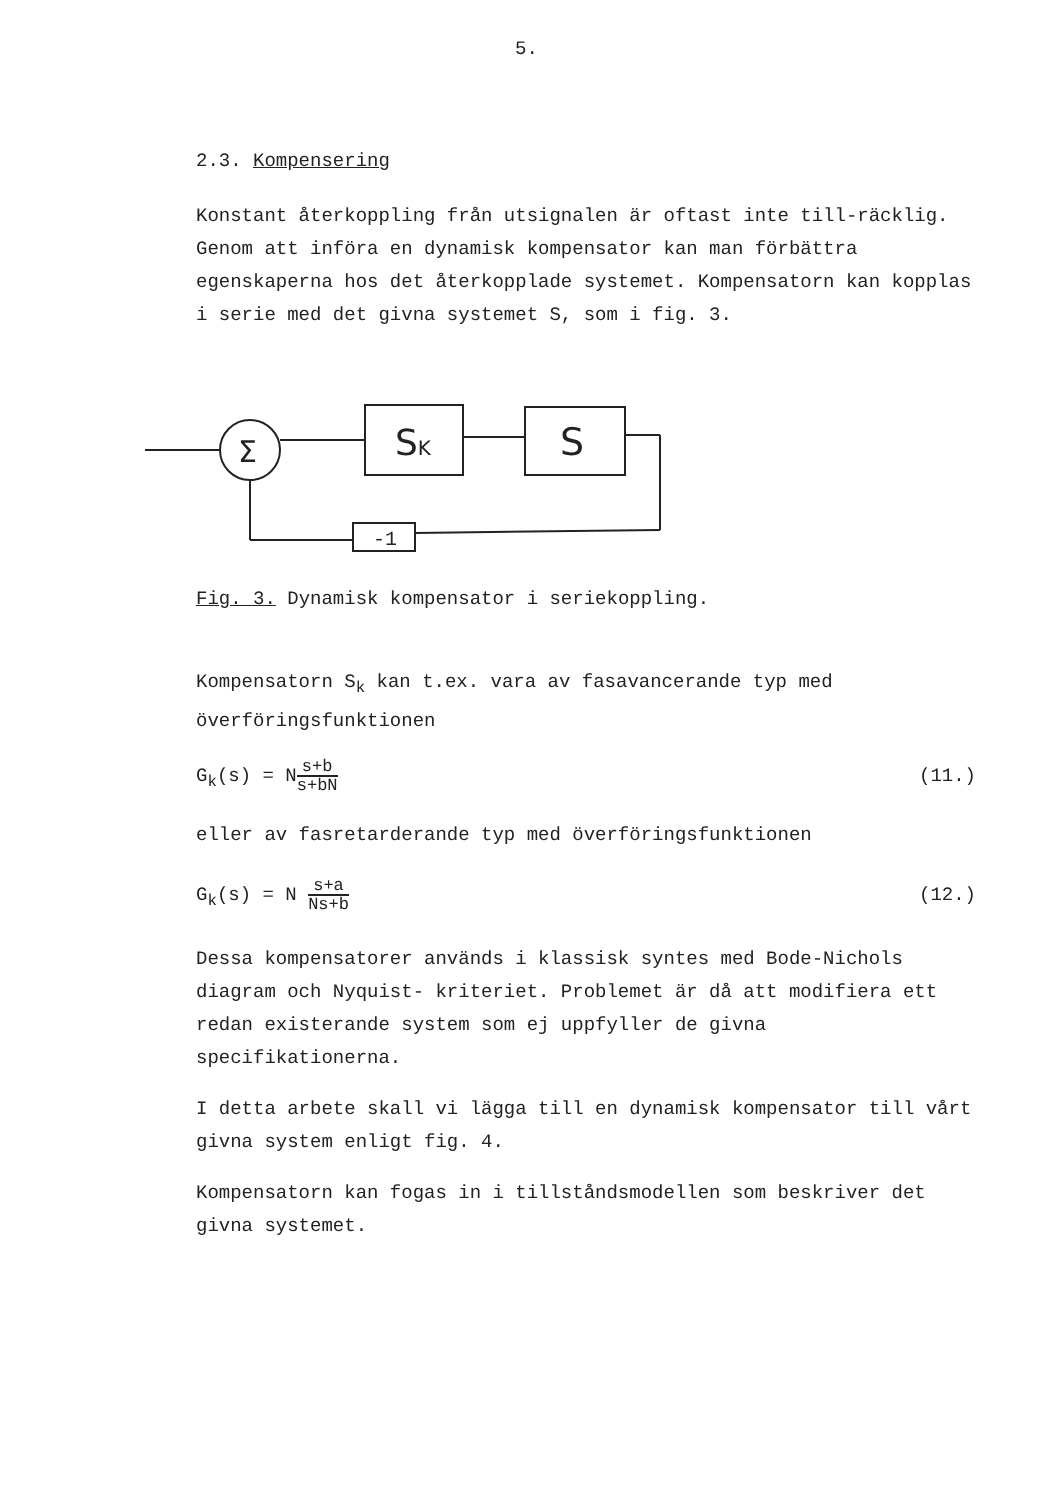5.
2.3. Kompensering
Konstant återkoppling från utsignalen är oftast inte till-räcklig. Genom att införa en dynamisk kompensator kan man förbättra egenskaperna hos det återkopplade systemet. Kompensatorn kan kopplas i serie med det givna systemet S, som i fig. 3.
Σ
SK
S
-1
Fig. 3. Dynamisk kompensator i seriekoppling.
Kompensatorn S<sub>k</sub> kan t.ex. vara av fasavancerande typ med överföringsfunktionen
G<sub>k</sub>(s) = Ns+b s+bN (11.)
eller av fasretarderande typ med överföringsfunktionen
G<sub>k</sub>(s) = N s+a Ns+b (12.)
Dessa kompensatorer används i klassisk syntes med Bode-Nichols diagram och Nyquist- kriteriet. Problemet är då att modifiera ett redan existerande system som ej uppfyller de givna specifikationerna.
I detta arbete skall vi lägga till en dynamisk kompensator till vårt givna system enligt fig. 4.
Kompensatorn kan fogas in i tillståndsmodellen som beskriver det givna systemet.